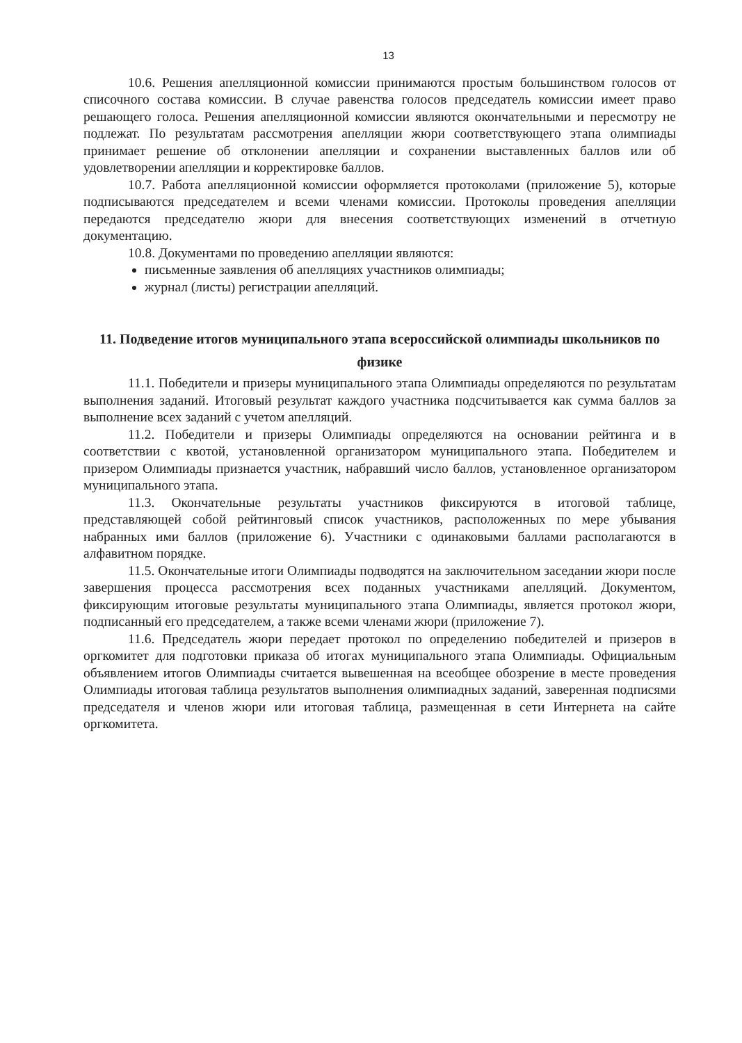13
10.6. Решения апелляционной комиссии принимаются простым большинством голосов от списочного состава комиссии. В случае равенства голосов председатель комиссии имеет право решающего голоса. Решения апелляционной комиссии являются окончательными и пересмотру не подлежат. По результатам рассмотрения апелляции жюри соответствующего этапа олимпиады принимает решение об отклонении апелляции и сохранении выставленных баллов или об удовлетворении апелляции и корректировке баллов.
10.7. Работа апелляционной комиссии оформляется протоколами (приложение 5), которые подписываются председателем и всеми членами комиссии. Протоколы проведения апелляции передаются председателю жюри для внесения соответствующих изменений в отчетную документацию.
10.8. Документами по проведению апелляции являются:
письменные заявления об апелляциях участников олимпиады;
журнал (листы) регистрации апелляций.
11. Подведение итогов муниципального этапа всероссийской олимпиады школьников по физике
11.1. Победители и призеры муниципального этапа Олимпиады определяются по результатам выполнения заданий. Итоговый результат каждого участника подсчитывается как сумма баллов за выполнение всех заданий с учетом апелляций.
11.2. Победители и призеры Олимпиады определяются на основании рейтинга и в соответствии с квотой, установленной организатором муниципального этапа. Победителем и призером Олимпиады признается участник, набравший число баллов, установленное организатором муниципального этапа.
11.3. Окончательные результаты участников фиксируются в итоговой таблице, представляющей собой рейтинговый список участников, расположенных по мере убывания набранных ими баллов (приложение 6). Участники с одинаковыми баллами располагаются в алфавитном порядке.
11.5. Окончательные итоги Олимпиады подводятся на заключительном заседании жюри после завершения процесса рассмотрения всех поданных участниками апелляций. Документом, фиксирующим итоговые результаты муниципального этапа Олимпиады, является протокол жюри, подписанный его председателем, а также всеми членами жюри (приложение 7).
11.6. Председатель жюри передает протокол по определению победителей и призеров в оргкомитет для подготовки приказа об итогах муниципального этапа Олимпиады. Официальным объявлением итогов Олимпиады считается вывешенная на всеобщее обозрение в месте проведения Олимпиады итоговая таблица результатов выполнения олимпиадных заданий, заверенная подписями председателя и членов жюри или итоговая таблица, размещенная в сети Интернета на сайте оргкомитета.